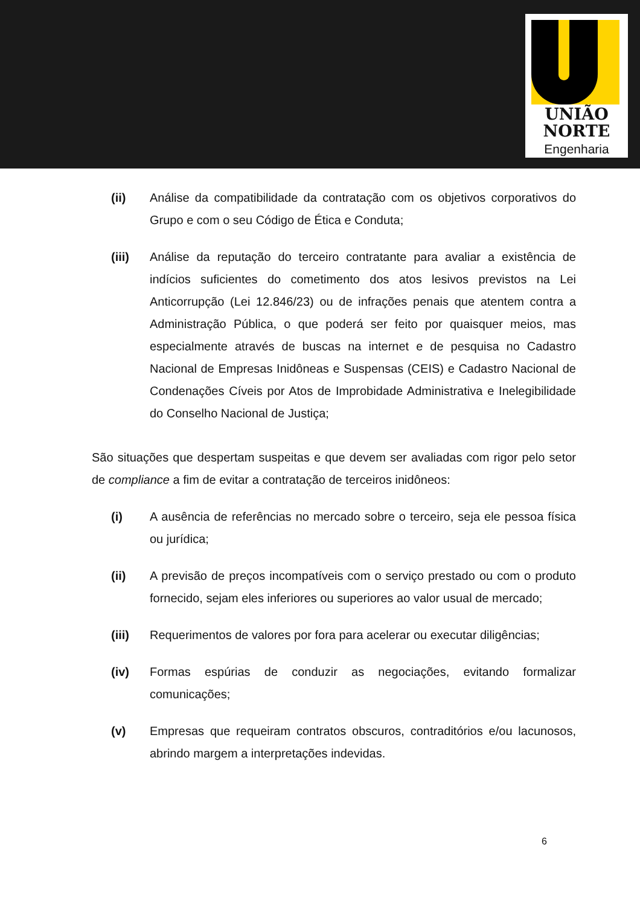UNIÃO
NORTE
Engenharia
(ii) Análise da compatibilidade da contratação com os objetivos corporativos do Grupo e com o seu Código de Ética e Conduta;
(iii) Análise da reputação do terceiro contratante para avaliar a existência de indícios suficientes do cometimento dos atos lesivos previstos na Lei Anticorrupção (Lei 12.846/23) ou de infrações penais que atentem contra a Administração Pública, o que poderá ser feito por quaisquer meios, mas especialmente através de buscas na internet e de pesquisa no Cadastro Nacional de Empresas Inidôneas e Suspensas (CEIS) e Cadastro Nacional de Condenações Cíveis por Atos de Improbidade Administrativa e Inelegibilidade do Conselho Nacional de Justiça;
São situações que despertam suspeitas e que devem ser avaliadas com rigor pelo setor de compliance a fim de evitar a contratação de terceiros inidôneos:
(i) A ausência de referências no mercado sobre o terceiro, seja ele pessoa física ou jurídica;
(ii) A previsão de preços incompatíveis com o serviço prestado ou com o produto fornecido, sejam eles inferiores ou superiores ao valor usual de mercado;
(iii) Requerimentos de valores por fora para acelerar ou executar diligências;
(iv) Formas espúrias de conduzir as negociações, evitando formalizar comunicações;
(v) Empresas que requeiram contratos obscuros, contraditórios e/ou lacunosos, abrindo margem a interpretações indevidas.
6